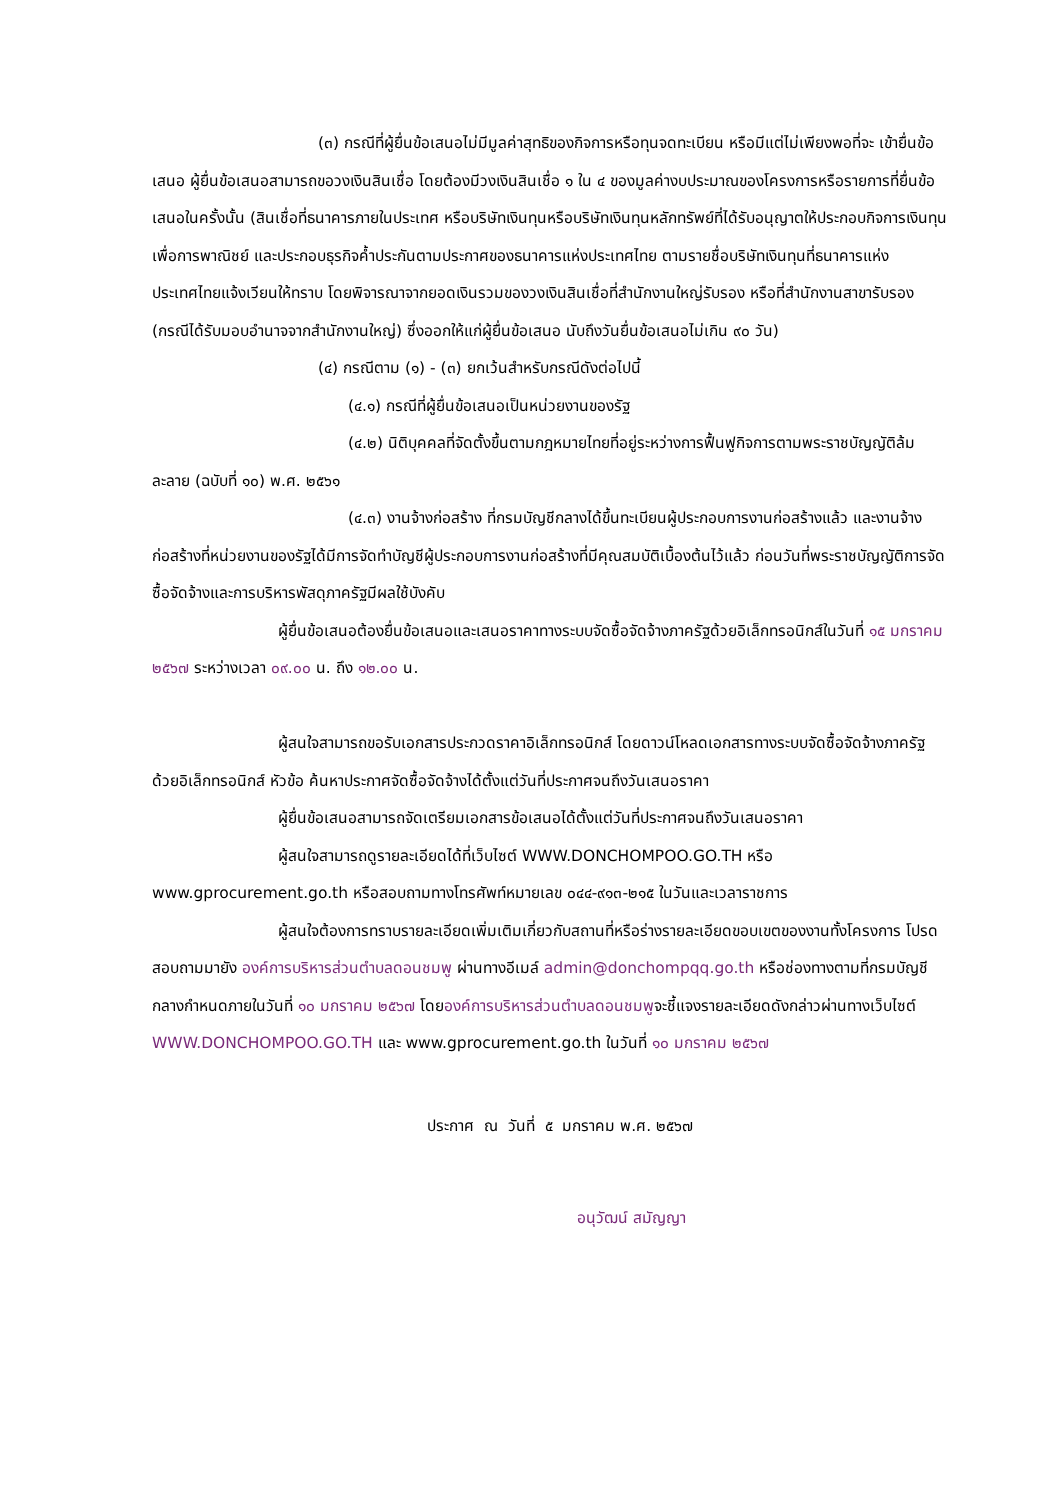(๓) กรณีที่ผู้ยื่นข้อเสนอไม่มีมูลค่าสุทธิของกิจการหรือทุนจดทะเบียน หรือมีแต่ไม่เพียงพอที่จะ เข้ายื่นข้อเสนอ ผู้ยื่นข้อเสนอสามารถขอวงเงินสินเชื่อ โดยต้องมีวงเงินสินเชื่อ ๑ ใน ๔ ของมูลค่างบประมาณของโครงการหรือรายการที่ยื่นข้อเสนอในครั้งนั้น (สินเชื่อที่ธนาคารภายในประเทศ หรือบริษัทเงินทุนหรือบริษัทเงินทุนหลักทรัพย์ที่ได้รับอนุญาตให้ประกอบกิจการเงินทุนเพื่อการพาณิชย์ และประกอบธุรกิจค้ำประกันตามประกาศของธนาคารแห่งประเทศไทย ตามรายชื่อบริษัทเงินทุนที่ธนาคารแห่งประเทศไทยแจ้งเวียนให้ทราบ โดยพิจารณาจากยอดเงินรวมของวงเงินสินเชื่อที่สำนักงานใหญ่รับรอง หรือที่สำนักงานสาขารับรอง (กรณีได้รับมอบอำนาจจากสำนักงานใหญ่) ซึ่งออกให้แก่ผู้ยื่นข้อเสนอ นับถึงวันยื่นข้อเสนอไม่เกิน ๙๐ วัน)
(๔) กรณีตาม (๑) - (๓) ยกเว้นสำหรับกรณีดังต่อไปนี้
(๔.๑) กรณีที่ผู้ยื่นข้อเสนอเป็นหน่วยงานของรัฐ
(๔.๒) นิติบุคคลที่จัดตั้งขึ้นตามกฎหมายไทยที่อยู่ระหว่างการฟื้นฟูกิจการตามพระราชบัญญัติล้มละลาย (ฉบับที่ ๑๐) พ.ศ. ๒๕๖๑
(๔.๓) งานจ้างก่อสร้าง ที่กรมบัญชีกลางได้ขึ้นทะเบียนผู้ประกอบการงานก่อสร้างแล้ว และงานจ้างก่อสร้างที่หน่วยงานของรัฐได้มีการจัดทำบัญชีผู้ประกอบการงานก่อสร้างที่มีคุณสมบัติเบื้องต้นไว้แล้ว ก่อนวันที่พระราชบัญญัติการจัดซื้อจัดจ้างและการบริหารพัสดุภาครัฐมีผลใช้บังคับ
ผู้ยื่นข้อเสนอต้องยื่นข้อเสนอและเสนอราคาทางระบบจัดซื้อจัดจ้างภาครัฐด้วยอิเล็กทรอนิกส์ในวันที่ ๑๕ มกราคม ๒๕๖๗ ระหว่างเวลา ๐๙.๐๐ น. ถึง ๑๒.๐๐ น.
ผู้สนใจสามารถขอรับเอกสารประกวดราคาอิเล็กทรอนิกส์ โดยดาวน์โหลดเอกสารทางระบบจัดซื้อจัดจ้างภาครัฐด้วยอิเล็กทรอนิกส์ หัวข้อ ค้นหาประกาศจัดซื้อจัดจ้างได้ตั้งแต่วันที่ประกาศจนถึงวันเสนอราคา
ผู้ยื่นข้อเสนอสามารถจัดเตรียมเอกสารข้อเสนอได้ตั้งแต่วันที่ประกาศจนถึงวันเสนอราคา
ผู้สนใจสามารถดูรายละเอียดได้ที่เว็บไซต์ WWW.DONCHOMPOO.GO.TH หรือ www.gprocurement.go.th หรือสอบถามทางโทรศัพท์หมายเลข ๐๔๔-๙๑๓-๒๑๕ ในวันและเวลาราชการ
ผู้สนใจต้องการทราบรายละเอียดเพิ่มเติมเกี่ยวกับสถานที่หรือร่างรายละเอียดขอบเขตของงานทั้งโครงการ โปรดสอบถามมายัง องค์การบริหารส่วนตำบลดอนชมพู ผ่านทางอีเมล์ admin@donchompqq.go.th หรือช่องทางตามที่กรมบัญชีกลางกำหนดภายในวันที่ ๑๐ มกราคม ๒๕๖๗ โดยองค์การบริหารส่วนตำบลดอนชมพูจะชี้แจงรายละเอียดดังกล่าวผ่านทางเว็บไซต์ WWW.DONCHOMPOO.GO.TH และ www.gprocurement.go.th ในวันที่ ๑๐ มกราคม ๒๕๖๗
ประกาศ ณ วันที่ ๕ มกราคม พ.ศ. ๒๕๖๗
อนุวัฒน์ สมัญญา